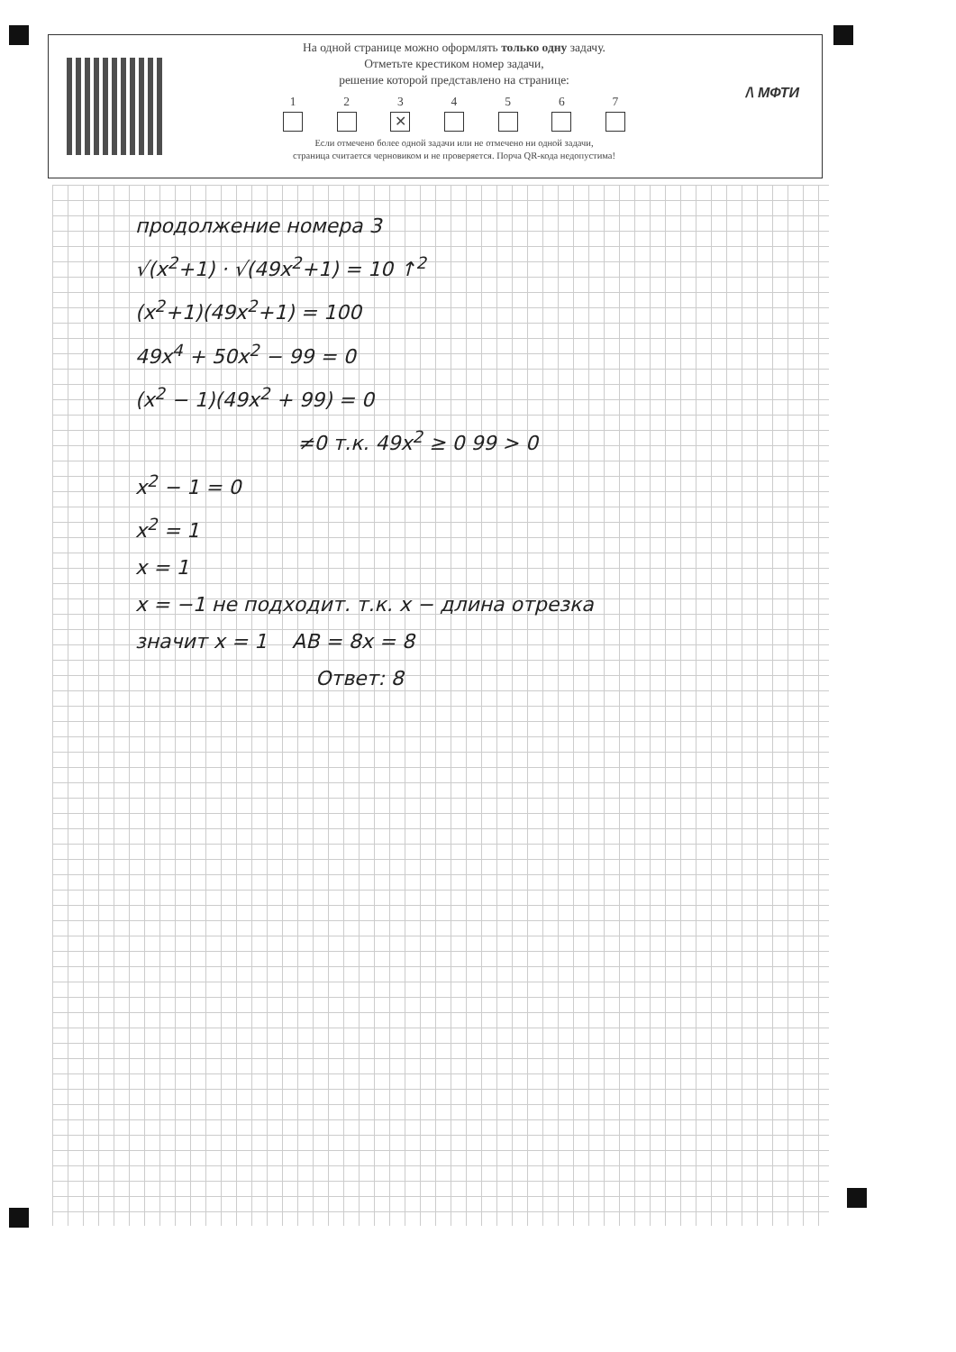На одной странице можно оформлять только одну задачу.
Отметьте крестиком номер задачи,
решение которой представлено на странице:
1 2 3
✕
4 5 6 7
Если отмечено более одной задачи или не отмечено ни одной задачи,
страница считается черновиком и не проверяется. Порча QR-кода недопустима!
/\ МФТИ
продолжение номера 3
√(x<sup>2</sup>+1) · √(49x<sup>2</sup>+1) = 10 ↑<sup>2</sup>
(x<sup>2</sup>+1)(49x<sup>2</sup>+1) = 100
49x<sup>4</sup> + 50x<sup>2</sup> − 99 = 0
(x<sup>2</sup> − 1)(49x<sup>2</sup> + 99) = 0
≠0 т.к. 49x<sup>2</sup> ≥ 0 99 > 0
x<sup>2</sup> − 1 = 0
x<sup>2</sup> = 1
x = 1
x = −1 не подходит. т.к. x − длина отрезка
значит x = 1 AB = 8x = 8
Ответ: 8